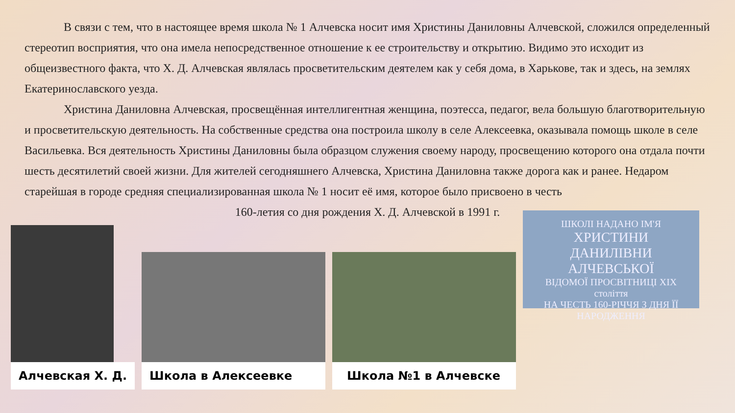В связи с тем, что в настоящее время школа № 1 Алчевска носит имя Христины Даниловны Алчевской, сложился определенный стереотип восприятия, что она имела непосредственное отношение к ее строительству и открытию. Видимо это исходит из общеизвестного факта, что Х. Д. Алчевская являлась просветительским деятелем как у себя дома, в Харькове, так и здесь, на землях Екатеринославского уезда.
Христина Даниловна Алчевская, просвещённая интеллигентная женщина, поэтесса, педагог, вела большую благотворительную и просветительскую деятельность. На собственные средства она построила школу в селе Алексеевка, оказывала помощь школе в селе Васильевка. Вся деятельность Христины Даниловны была образцом служения своему народу, просвещению которого она отдала почти шесть десятилетий своей жизни. Для жителей сегодняшнего Алчевска, Христина Даниловна также дорога как и ранее. Недаром старейшая в городе средняя специализированная школа № 1 носит её имя, которое было присвоено в честь
160-летия со дня рождения Х. Д. Алчевской в 1991 г.
Алчевская Х. Д. Школа в Алексеевке Школа №1 в Алчевске
ШКОЛІ НАДАНО ІМ'Я
ХРИСТИНИ
ДАНИЛІВНИ
АЛЧЕВСЬКОЇ
ВІДОМОЇ ПРОСВІТНИЦІ XIX століття
НА ЧЕСТЬ 160-РІЧЧЯ З ДНЯ ЇЇ
НАРОДЖЕННЯ